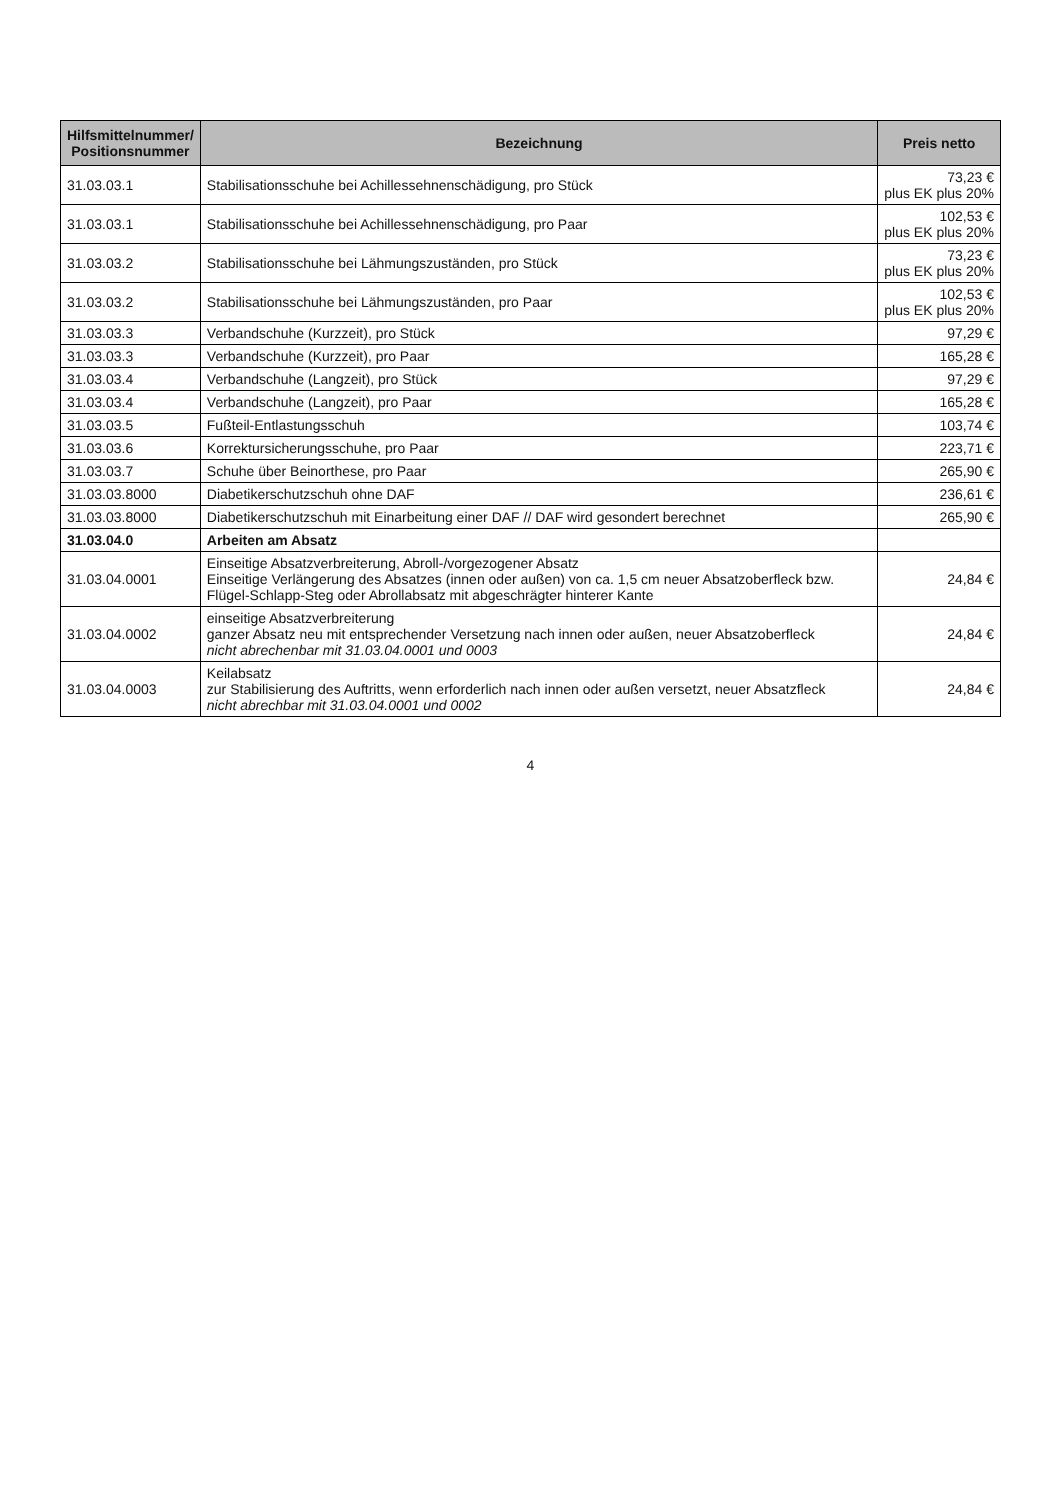| Hilfsmittelnummer/ Positionsnummer | Bezeichnung | Preis netto |
| --- | --- | --- |
| 31.03.03.1 | Stabilisationsschuhe bei Achillessehnenschädigung, pro Stück | 73,23 € plus EK plus 20% |
| 31.03.03.1 | Stabilisationsschuhe bei Achillessehnenschädigung, pro Paar | 102,53 € plus EK plus 20% |
| 31.03.03.2 | Stabilisationsschuhe bei Lähmungszuständen, pro Stück | 73,23 € plus EK plus 20% |
| 31.03.03.2 | Stabilisationsschuhe bei Lähmungszuständen, pro Paar | 102,53 € plus EK plus 20% |
| 31.03.03.3 | Verbandschuhe (Kurzzeit), pro Stück | 97,29 € |
| 31.03.03.3 | Verbandschuhe (Kurzzeit), pro Paar | 165,28 € |
| 31.03.03.4 | Verbandschuhe (Langzeit), pro Stück | 97,29 € |
| 31.03.03.4 | Verbandschuhe (Langzeit), pro Paar | 165,28 € |
| 31.03.03.5 | Fußteil-Entlastungsschuh | 103,74 € |
| 31.03.03.6 | Korrektursicherungsschuhe, pro Paar | 223,71 € |
| 31.03.03.7 | Schuhe über Beinorthese, pro Paar | 265,90 € |
| 31.03.03.8000 | Diabetikerschutzschuh ohne DAF | 236,61 € |
| 31.03.03.8000 | Diabetikerschutzschuh mit Einarbeitung einer DAF // DAF wird gesondert berechnet | 265,90 € |
| 31.03.04.0 | Arbeiten am Absatz | |
| 31.03.04.0001 | Einseitige Absatzverbreiterung, Abroll-/vorgezogener Absatz Einseitige Verlängerung des Absatzes (innen oder außen) von ca. 1,5 cm neuer Absatzoberfleck bzw. Flügel-Schlapp-Steg oder Abrollabsatz mit abgeschrägter hinterer Kante | 24,84 € |
| 31.03.04.0002 | einseitige Absatzverbreiterung ganzer Absatz neu mit entsprechender Versetzung nach innen oder außen, neuer Absatzoberfleck nicht abrechenbar mit 31.03.04.0001 und 0003 | 24,84 € |
| 31.03.04.0003 | Keilabsatz zur Stabilisierung des Auftritts, wenn erforderlich nach innen oder außen versetzt, neuer Absatzfleck nicht abrechbar mit 31.03.04.0001 und 0002 | 24,84 € |
4